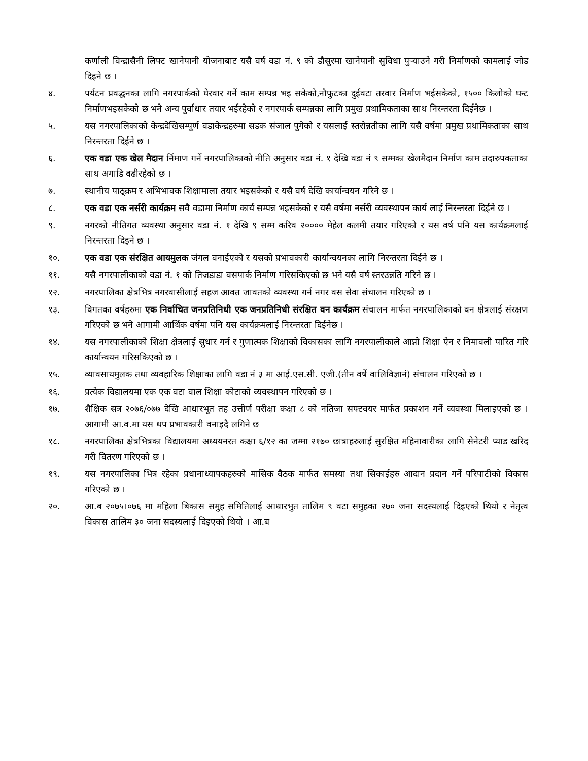कर्णाली विन्द्रासैनी लिफ्ट खानेपानी योजनाबाट यसै वर्ष वडा नं. ९ को डौसुरमा खानेपानी सुविधा पुऱ्याउने गरी निर्माणको कामलाई जोड दिइने छ ।
४. पर्यटन प्रवद्धनका लागि नगरपार्कको घेरवार गर्ने काम सम्पन्न भइ सकेको,नौफुटका दुईवटा तरवार निर्माण भईसकेको, १५०० किलोको घन्ट निर्माणभइसकेको छ भने अन्य पुर्वाधार तयार भईरहेको र नगरपार्क सम्पन्नका लागि प्रमुख प्रथामिकताका साथ निरन्तरता दिईनेछ ।
५. यस नगरपालिकाको केन्द्रदेखिसम्पूर्ण वडाकेन्द्रहरुमा सडक संजाल पुगेको र यसलाई स्तरोन्नतीका लागि यसै वर्षमा प्रमुख प्रथामिकताका साथ निरन्तरता दिईने छ ।
६. एक वडा एक खेल मैदान र्निमाण गर्ने नगरपालिकाको नीति अनुसार वडा नं. १ देखि वडा नं ९ सम्मका खेलमैदान निर्माण काम तदारुपकताका साथ अगाडि वढीरहेको छ ।
७. स्थानीय पाठ्क्रम र अभिभावक शिक्षामाला तयार भइसकेको र यसै वर्ष देखि कार्यान्वयन गरिने छ ।
८. एक वडा एक नर्सरी कार्यक्रम सवै वडामा निर्माण कार्य सम्पन्न भइसकेको र यसै वर्षमा नर्सरी व्यवस्थापन कार्य लाई निरन्तरता दिईने छ ।
९. नगरको नीतिगत व्यवस्था अनुसार वडा नं. १ देखि ९ सम्म करिव २०००० मेहेल कलमी तयार गरिएको र यस वर्ष पनि यस कार्यक्रमलाई निरन्तरता दिइने छ ।
१०. एक वडा एक संरक्षित आयमुलक जंगल वनाईएको र यसको प्रभावकारी कार्यान्वयनका लागि निरन्तरता दिईने छ ।
११. यसै नगरपालीकाको वडा नं. १ को तिजडाडा वसपार्क निर्माण गरिसकिएको छ भने यसै वर्ष स्तरउन्नति गरिने छ ।
१२. नगरपालिका क्षेत्रभित्र नगरवासीलाई सहज आवत जावतको व्यवस्था गर्न नगर वस सेवा संचालन गरिएको छ ।
१३. विगतका वर्षहरुमा एक निर्वाचित जनप्रतिनिधी एक जनप्रतिनिधी संरक्षित वन कार्यक्रम संचालन मार्फत नगरपालिकाको वन क्षेत्रलाई संरक्षण गरिएको छ भने आगामी आर्थिक वर्षमा पनि यस कार्यक्रमलाई निरन्तरता दिईनेछ ।
१४. यस नगरपालीकाको शिक्षा क्षेत्रलाई सुधार गर्न र गुणात्मक शिक्षाको विकासका लागि नगरपालीकाले आप्नो शिक्षा ऐन र निमावली पारित गरि कार्यान्वयन गरिसकिएको छ ।
१५. व्यावसायमुलक तथा व्यवहारिक शिक्षाका लागि वडा नं ३ मा आई.एस.सी. एजी.(तीन वर्षे वालिविज्ञानं) संचालन गरिएको छ ।
१६. प्रत्येक विद्यालयमा एक एक वटा वाल शिक्षा कोटाको व्यवस्थापन गरिएको छ ।
१७. शैक्षिक सत्र २०७६/०७७ देखि आधारभूत तह उत्तीर्ण परीक्षा कक्षा ८ को नतिजा सफ्टवयर मार्फत प्रकाशन गर्ने व्यवस्था मिलाइएको छ । आगामी आ.व.मा यस थप प्रभावकारी वनाइदै लगिने छ
१८. नगरपालिका क्षेत्रभित्रका विद्यालयमा अध्ययनरत कक्षा ६/१२ का जम्मा २१७० छात्राहरुलाई सुरक्षित महिनावारीका लागि सेनेटरी प्याड खरिद गरी वितरण गरिएको छ ।
१९. यस नगरपालिका भित्र रहेका प्रधानाध्यापकहरुको मासिक वैठक मार्फत समस्या तथा सिकाईहरु आदान प्रदान गर्ने परिपाटीको विकास गरिएको छ ।
२०. आ.ब २०७५।०७६ मा महिला बिकास समुह समितिलाई आधारभुत तालिम ९ वटा समुहका २७० जना सदस्यलाई दिइएको थियो र नेतृत्व विकास तालिम ३० जना सदस्यलाई दिइएको थियो । आ.ब